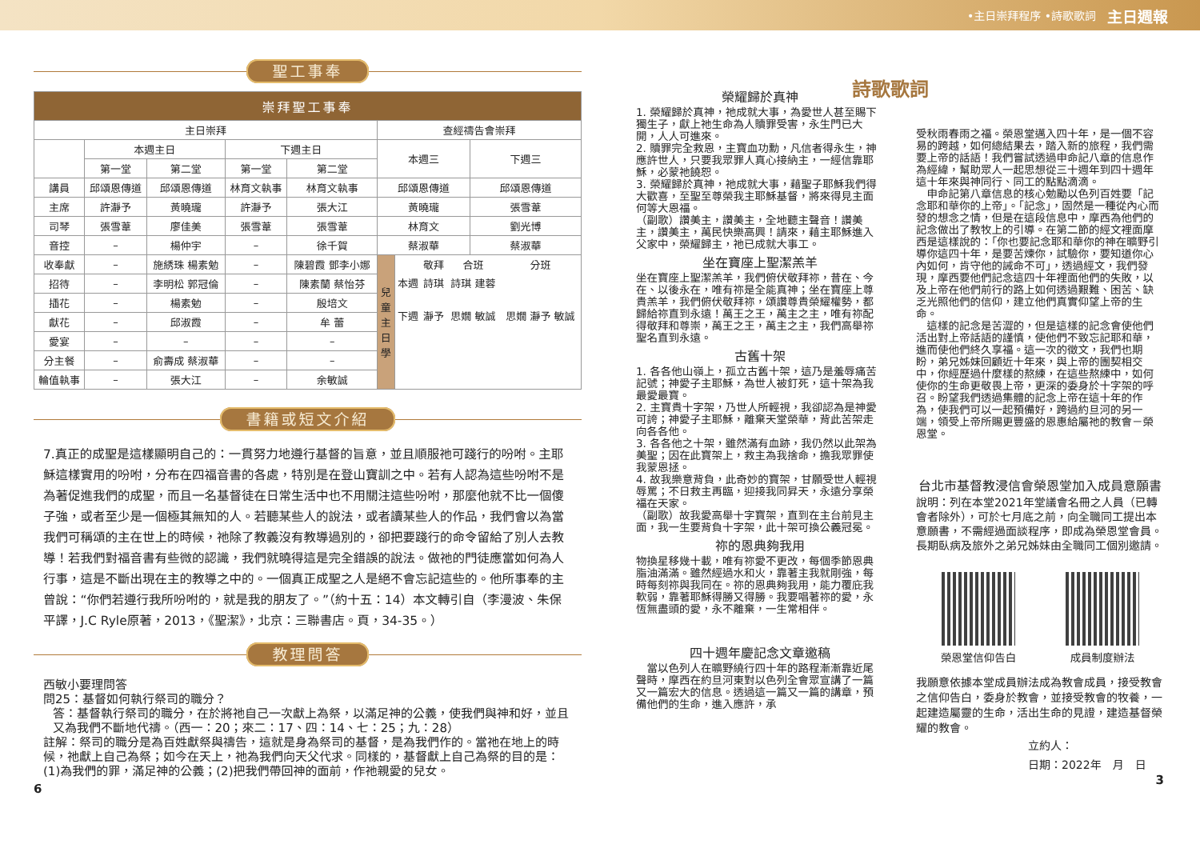•主日崇拜程序 •詩歌歌詞 主日週報
詩歌歌詞
聖工事奉
| 崇拜聖工事奉 | | | | | | | |
| --- | --- | --- | --- | --- | --- | --- | --- |
| 主日崇拜 | | | | | 查經禱告會崇拜 | | |
| | 本週主日 | | 下週主日 | | 本週三 | | 下週三 |
| | 第一堂 | 第二堂 | 第一堂 | 第二堂 | | | |
| 講員 | 邱頌恩傳道 | 邱頌恩傳道 | 林育文執事 | 林育文執事 | 邱頌恩傳道 | | 邱頌恩傳道 |
| 主席 | 許瀞予 | 黃曉瓏 | 許瀞予 | 張大江 | 黃曉瓏 | | 張雪葦 |
| 司琴 | 張雪葦 | 廖佳美 | 張雪葦 | 張雪葦 | 林育文 | | 劉光博 |
| 音控 | – | 楊仲宇 | – | 徐千賀 | 蔡淑華 | | 蔡淑華 |
| 收奉獻 | – | 施綉珠 楊素勉 | – | 陳碧霞 鄧李小娜 | 兒童主日學 | / / 敬拜 / 合班 / 分班 / / 本週 / 詩琪 / 詩琪 建蓉 / / / 下週 / 瀞予 / 思嫺 敏誠 / 思嫺 瀞予 敏誠 / | |
| 招待 | – | 李明松 郭冠倫 | – | 陳素蘭 蔡怡芬 | | | |
| 插花 | – | 楊素勉 | – | 殷培文 | | | |
| 獻花 | – | 邱淑霞 | – | 牟 蕾 | | | |
| 愛宴 | – | – | – | – | | | |
| 分主餐 | – | 俞壽成 蔡淑華 | – | – | | | |
| 輪值執事 | – | 張大江 | – | 余敏誠 | | | |
書籍或短文介紹
7.真正的成聖是這樣顯明自己的：一貫努力地遵行基督的旨意，並且順服祂可踐行的吩咐。主耶穌這樣實用的吩咐，分布在四福音書的各處，特別是在登山寶訓之中。若有人認為這些吩咐不是為著促進我們的成聖，而且一名基督徒在日常生活中也不用關注這些吩咐，那麼他就不比一個傻子強，或者至少是一個極其無知的人。若聽某些人的說法，或者讀某些人的作品，我們會以為當我們可稱頌的主在世上的時候，祂除了教義沒有教導過別的，卻把要踐行的命令留給了別人去教導！若我們對福音書有些微的認識，我們就曉得這是完全錯誤的說法。做祂的門徒應當如何為人行事，這是不斷出現在主的教導之中的。一個真正成聖之人是絕不會忘記這些的。他所事奉的主曾說：“你們若遵行我所吩咐的，就是我的朋友了。”（約十五：14）本文轉引自（李漫波、朱保平譯，J.C Ryle原著，2013，《聖潔》，北京：三聯書店。頁，34-35。）
教理問答
西敏小要理問答
問25：基督如何執行祭司的職分？
答：基督執行祭司的職分，在於將祂自己一次獻上為祭，以滿足神的公義，使我們與神和好，並且又為我們不斷地代禱。（西一：20；來二：17、四：14、七：25；九：28）
註解：祭司的職分是為百姓獻祭與禱告，這就是身為祭司的基督，是為我們作的。當祂在地上的時候，祂獻上自己為祭；如今在天上，祂為我們向天父代求。同樣的，基督獻上自己為祭的目的是：(1)為我們的罪，滿足神的公義；(2)把我們帶回神的面前，作祂親愛的兒女。
6
榮耀歸於真神
1. 榮耀歸於真神，祂成就大事，為愛世人甚至賜下獨生子，獻上祂生命為人贖罪受害，永生門已大開，人人可進來。
2. 贖罪完全救恩，主寶血功勳，凡信者得永生，神應許世人，只要我眾罪人真心接納主，一經信靠耶穌，必蒙祂饒恕。
3. 榮耀歸於真神，祂成就大事，藉聖子耶穌我們得大歡喜，至聖至尊榮我主耶穌基督，將來得見主面何等大恩福。
（副歌）讚美主，讚美主，全地聽主聲音！讚美主，讚美主，萬民快樂高興！請來，藉主耶穌進入父家中，榮耀歸主，祂已成就大事工。
坐在寶座上聖潔羔羊
坐在寶座上聖潔羔羊，我們俯伏敬拜祢，昔在、今在、以後永在，唯有祢是全能真神；坐在寶座上尊貴羔羊，我們俯伏敬拜祢，頌讚尊貴榮耀權勢，都歸給祢直到永遠！萬王之王，萬主之主，唯有祢配得敬拜和尊崇，萬王之王，萬主之主，我們高舉祢聖名直到永遠。
古舊十架
1. 各各他山嶺上，孤立古舊十架，這乃是羞辱痛苦記號；神愛子主耶穌，為世人被釘死，這十架為我最愛最寶。
2. 主寶貴十字架，乃世人所輕視，我卻認為是神愛可誇；神愛子主耶穌，離棄天堂榮華，背此苦架走向各各他。
3. 各各他之十架，雖然滿有血跡，我仍然以此架為美聖；因在此寶架上，救主為我捨命，擔我眾罪使我蒙恩拯。
4. 故我樂意背負，此奇妙的寶架，甘願受世人輕視辱罵；不日救主再臨，迎接我同昇天，永遠分享榮福在天家。
（副歌）故我愛高舉十字寶架，直到在主台前見主面，我一生要背負十字架，此十架可換公義冠冕。
祢的恩典夠我用
物換星移幾十載，唯有祢愛不更改，每個季節恩典脂油滿滿。雖然經過水和火，靠著主我就剛強，每時每刻祢與我同在。祢的恩典夠我用，能力覆庇我軟弱，靠著耶穌得勝又得勝。我要唱著祢的愛，永恆無盡頭的愛，永不離棄，一生常相伴。
四十週年慶記念文章邀稿
　當以色列人在曠野繞行四十年的路程漸漸靠近尾聲時，摩西在約旦河東對以色列全會眾宣講了一篇又一篇宏大的信息。透過這一篇又一篇的講章，預備他們的生命，進入應許，承
受秋雨春雨之福。榮恩堂邁入四十年，是一個不容易的跨越，如何總結果去，踏入新的旅程，我們需要上帝的話語！我們嘗試透過申命記八章的信息作為經緯，幫助眾人一起思想從三十週年到四十週年這十年來與神同行、同工的點點滴滴。
　申命記第八章信息的核心勉勵以色列百姓要「記念耶和華你的上帝」。「記念」，固然是一種從內心而發的想念之情，但是在這段信息中，摩西為他們的記念做出了教牧上的引導。在第二節的經文裡面摩西是這樣說的：「你也要記念耶和華你的神在曠野引導你這四十年，是要苦煉你，試驗你，要知道你心內如何，肯守他的誡命不可」，透過經文，我們發現，摩西要他們記念這四十年裡面他們的失敗，以及上帝在他們前行的路上如何透過艱難、困苦、缺乏光照他們的信仰，建立他們真實仰望上帝的生命。
　這樣的記念是苦澀的，但是這樣的記念會使他們活出對上帝話語的謹慎，使他們不致忘記耶和華，進而使他們終久享福。這一次的徵文，我們也期盼，弟兄姊妹回顧近十年來，與上帝的團契相交中，你經歷過什麼樣的熬練，在這些熬練中，如何使你的生命更敬畏上帝，更深的委身於十字架的呼召。盼望我們透過集體的記念上帝在這十年的作為，使我們可以一起預備好，跨過約旦河的另一端，領受上帝所賜更豐盛的恩惠給屬祂的教會－榮恩堂。
台北市基督教浸信會榮恩堂加入成員意願書
說明：列在本堂2021年堂議會名冊之人員（已轉會者除外），可於七月底之前，向全職同工提出本意願書，不需經過面談程序，即成為榮恩堂會員。長期臥病及旅外之弟兄姊妹由全職同工個別邀請。
榮恩堂信仰告白 成員制度辦法
我願意依據本堂成員辦法成為教會成員，接受教會之信仰告白，委身於教會，並接受教會的牧養，一起建造屬靈的生命，活出生命的見證，建造基督榮耀的教會。
立約人：
日期：2022年　月　日
3